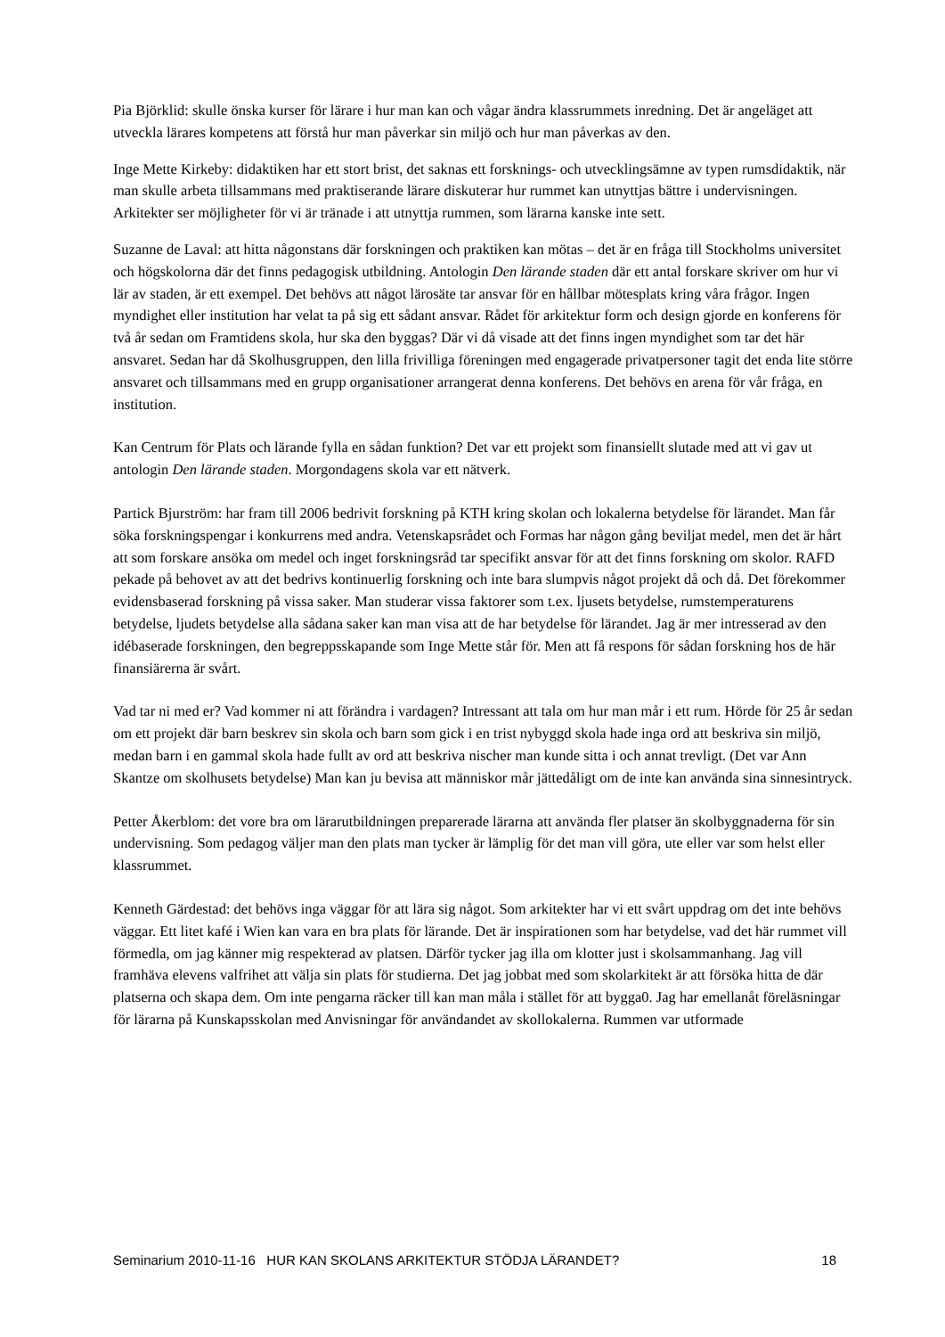Pia Björklid: skulle önska kurser för lärare i hur man kan och vågar ändra klassrummets inredning. Det är angeläget att utveckla lärares kompetens att förstå hur man påverkar sin miljö och hur man påverkas av den.
Inge Mette Kirkeby: didaktiken har ett stort brist, det saknas ett forsknings- och utvecklingsämne av typen rumsdidaktik, när man skulle arbeta tillsammans med praktiserande lärare diskuterar hur rummet kan utnyttjas bättre i undervisningen. Arkitekter ser möjligheter för vi är tränade i att utnyttja rummen, som lärarna kanske inte sett.
Suzanne de Laval: att hitta någonstans där forskningen och praktiken kan mötas – det är en fråga till Stockholms universitet och högskolorna där det finns pedagogisk utbildning. Antologin Den lärande staden där ett antal forskare skriver om hur vi lär av staden, är ett exempel. Det behövs att något lärosäte tar ansvar för en hållbar mötesplats kring våra frågor. Ingen myndighet eller institution har velat ta på sig ett sådant ansvar. Rådet för arkitektur form och design gjorde en konferens för två år sedan om Framtidens skola, hur ska den byggas? Där vi då visade att det finns ingen myndighet som tar det här ansvaret. Sedan har då Skolhusgruppen, den lilla frivilliga föreningen med engagerade privatpersoner tagit det enda lite större ansvaret och tillsammans med en grupp organisationer arrangerat denna konferens. Det behövs en arena för vår fråga, en institution.
Kan Centrum för Plats och lärande fylla en sådan funktion? Det var ett projekt som finansiellt slutade med att vi gav ut antologin Den lärande staden. Morgondagens skola var ett nätverk.
Partick Bjurström: har fram till 2006 bedrivit forskning på KTH kring skolan och lokalerna betydelse för lärandet. Man får söka forskningspengar i konkurrens med andra. Vetenskapsrådet och Formas har någon gång beviljat medel, men det är hårt att som forskare ansöka om medel och inget forskningsråd tar specifikt ansvar för att det finns forskning om skolor. RAFD pekade på behovet av att det bedrivs kontinuerlig forskning och inte bara slumpvis något projekt då och då. Det förekommer evidensbaserad forskning på vissa saker. Man studerar vissa faktorer som t.ex. ljusets betydelse, rumstemperaturens betydelse, ljudets betydelse alla sådana saker kan man visa att de har betydelse för lärandet. Jag är mer intresserad av den idébaserade forskningen, den begreppsskapande som Inge Mette står för. Men att få respons för sådan forskning hos de här finansiärerna är svårt.
Vad tar ni med er? Vad kommer ni att förändra i vardagen? Intressant att tala om hur man mår i ett rum. Hörde för 25 år sedan om ett projekt där barn beskrev sin skola och barn som gick i en trist nybyggd skola hade inga ord att beskriva sin miljö, medan barn i en gammal skola hade fullt av ord att beskriva nischer man kunde sitta i och annat trevligt. (Det var Ann Skantze om skolhusets betydelse) Man kan ju bevisa att människor mår jättedåligt om de inte kan använda sina sinnesintryck.
Petter Åkerblom: det vore bra om lärarutbildningen preparerade lärarna att använda fler platser än skolbyggnaderna för sin undervisning. Som pedagog väljer man den plats man tycker är lämplig för det man vill göra, ute eller var som helst eller klassrummet.
Kenneth Gärdestad: det behövs inga väggar för att lära sig något. Som arkitekter har vi ett svårt uppdrag om det inte behövs väggar. Ett litet kafé i Wien kan vara en bra plats för lärande. Det är inspirationen som har betydelse, vad det här rummet vill förmedla, om jag känner mig respekterad av platsen. Därför tycker jag illa om klotter just i skolsammanhang. Jag vill framhäva elevens valfrihet att välja sin plats för studierna. Det jag jobbat med som skolarkitekt är att försöka hitta de där platserna och skapa dem. Om inte pengarna räcker till kan man måla i stället för att bygga0. Jag har emellanåt föreläsningar för lärarna på Kunskapsskolan med Anvisningar för användandet av skollokalerna. Rummen var utformade
Seminarium 2010-11-16 HUR KAN SKOLANS ARKITEKTUR STÖDJA LÄRANDET? 18